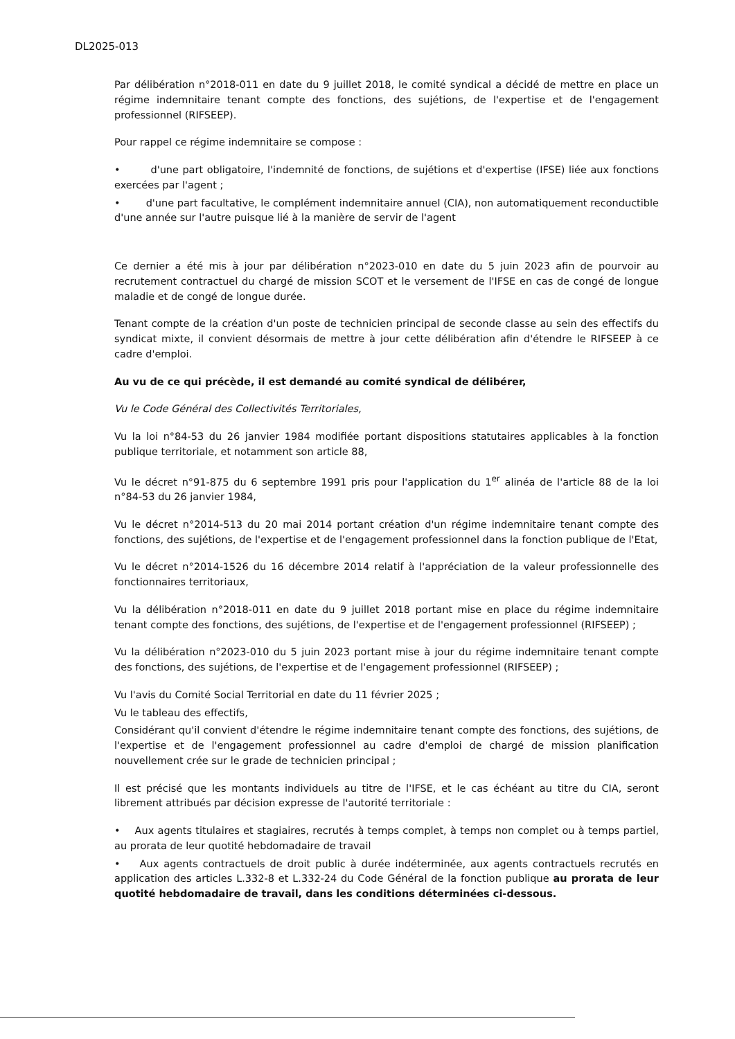DL2025-013
Par délibération n°2018-011 en date du 9 juillet 2018, le comité syndical a décidé de mettre en place un régime indemnitaire tenant compte des fonctions, des sujétions, de l'expertise et de l'engagement professionnel (RIFSEEP).
Pour rappel ce régime indemnitaire se compose :
• d'une part obligatoire, l'indemnité de fonctions, de sujétions et d'expertise (IFSE) liée aux fonctions exercées par l'agent ;
• d'une part facultative, le complément indemnitaire annuel (CIA), non automatiquement reconductible d'une année sur l'autre puisque lié à la manière de servir de l'agent
Ce dernier a été mis à jour par délibération n°2023-010 en date du 5 juin 2023 afin de pourvoir au recrutement contractuel du chargé de mission SCOT et le versement de l'IFSE en cas de congé de longue maladie et de congé de longue durée.
Tenant compte de la création d'un poste de technicien principal de seconde classe au sein des effectifs du syndicat mixte, il convient désormais de mettre à jour cette délibération afin d'étendre le RIFSEEP à ce cadre d'emploi.
Au vu de ce qui précède, il est demandé au comité syndical de délibérer,
Vu le Code Général des Collectivités Territoriales,
Vu la loi n°84-53 du 26 janvier 1984 modifiée portant dispositions statutaires applicables à la fonction publique territoriale, et notamment son article 88,
Vu le décret n°91-875 du 6 septembre 1991 pris pour l'application du 1<sup>er</sup> alinéa de l'article 88 de la loi n°84-53 du 26 janvier 1984,
Vu le décret n°2014-513 du 20 mai 2014 portant création d'un régime indemnitaire tenant compte des fonctions, des sujétions, de l'expertise et de l'engagement professionnel dans la fonction publique de l'Etat,
Vu le décret n°2014-1526 du 16 décembre 2014 relatif à l'appréciation de la valeur professionnelle des fonctionnaires territoriaux,
Vu la délibération n°2018-011 en date du 9 juillet 2018 portant mise en place du régime indemnitaire tenant compte des fonctions, des sujétions, de l'expertise et de l'engagement professionnel (RIFSEEP) ;
Vu la délibération n°2023-010 du 5 juin 2023 portant mise à jour du régime indemnitaire tenant compte des fonctions, des sujétions, de l'expertise et de l'engagement professionnel (RIFSEEP) ;
Vu l'avis du Comité Social Territorial en date du 11 février 2025 ;
Vu le tableau des effectifs,
Considérant qu'il convient d'étendre le régime indemnitaire tenant compte des fonctions, des sujétions, de l'expertise et de l'engagement professionnel au cadre d'emploi de chargé de mission planification nouvellement crée sur le grade de technicien principal ;
Il est précisé que les montants individuels au titre de l'IFSE, et le cas échéant au titre du CIA, seront librement attribués par décision expresse de l'autorité territoriale :
• Aux agents titulaires et stagiaires, recrutés à temps complet, à temps non complet ou à temps partiel, au prorata de leur quotité hebdomadaire de travail
• Aux agents contractuels de droit public à durée indéterminée, aux agents contractuels recrutés en application des articles L.332-8 et L.332-24 du Code Général de la fonction publique au prorata de leur quotité hebdomadaire de travail, dans les conditions déterminées ci-dessous.